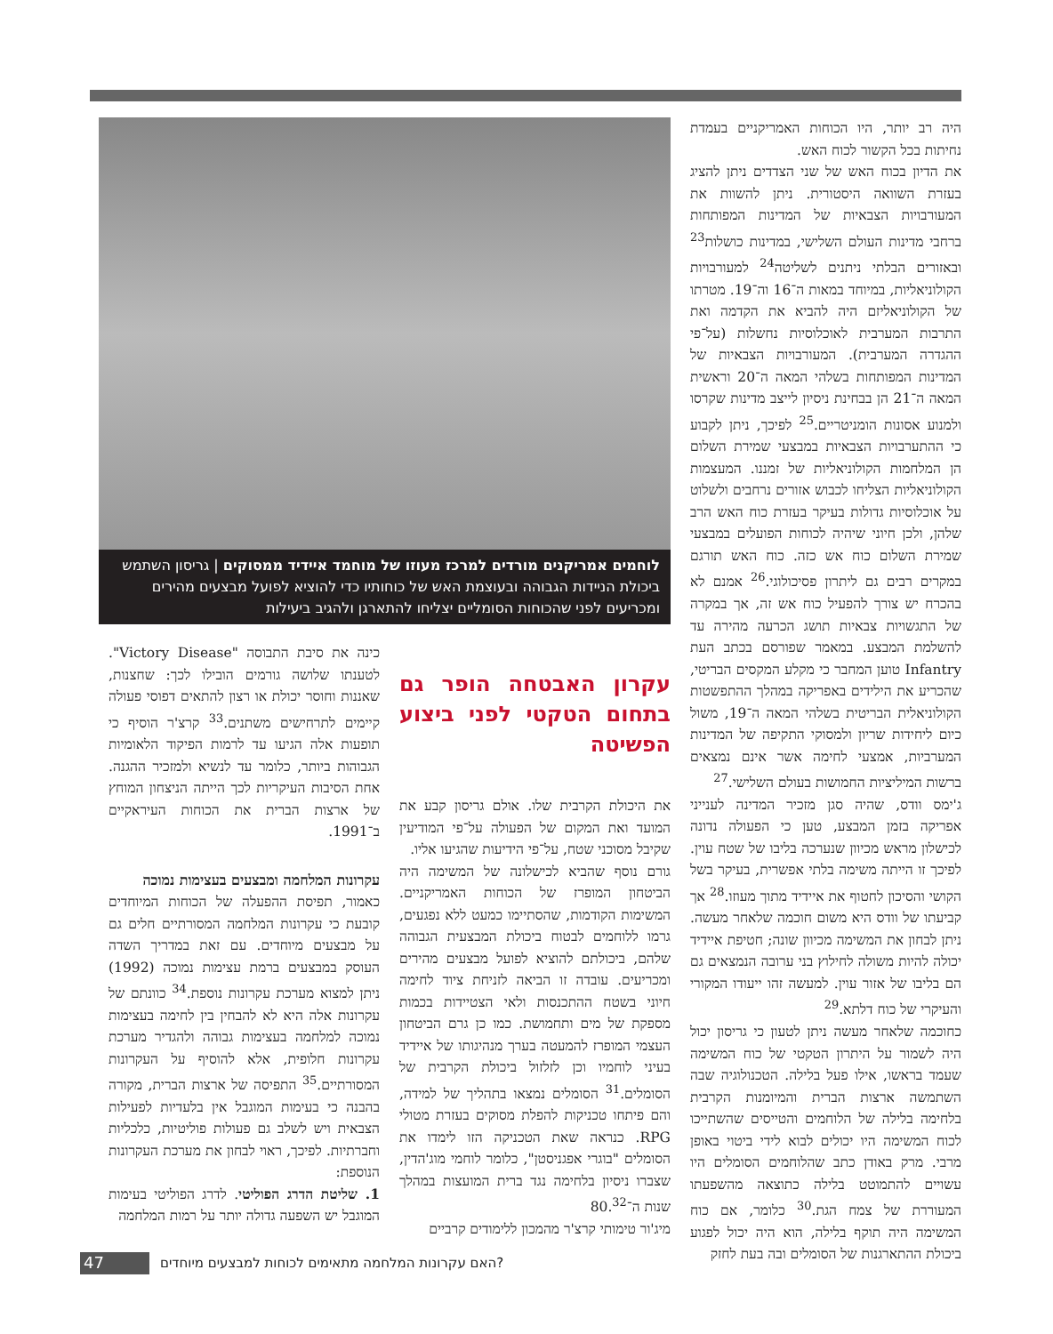היה רב יותר, היו הכוחות האמריקניים בעמדת נחיתות בכל הקשור לכוח האש.
את הדיון בכוח האש של שני הצדדים ניתן להציג בעזרת השוואה היסטורית. ניתן להשוות את המעורבויות הצבאיות של המדינות המפותחות ברחבי מדינות העולם השלישי, במדינות כושלות<sup>23</sup> ובאזורים הבלתי ניתנים לשליטה<sup>24</sup> למעורבויות הקולוניאליות, במיוחד במאות ה־16 וה־19. מטרתו של הקולוניאליזם היה להביא את הקדמה ואת התרבות המערבית לאוכלוסיות נחשלות (על־פי ההגדרה המערבית). המעורבויות הצבאיות של המדינות המפותחות בשלהי המאה ה־20 וראשית המאה ה־21 הן בבחינת ניסיון לייצב מדינות שקרסו ולמנוע אסונות הומניטריים.<sup>25</sup> לפיכך, ניתן לקבוע כי ההתערבויות הצבאיות במבצעי שמירת השלום הן המלחמות הקולוניאליות של זמננו. המעצמות הקולוניאליות הצליחו לכבוש אזורים נרחבים ולשלוט על אוכלוסיות גדולות בעיקר בעזרת כוח האש הרב שלהן, ולכן חיוני שיהיה לכוחות הפועלים במבצעי שמירת השלום כוח אש כזה. כוח האש תורגם במקרים רבים גם ליתרון פסיכולוגי.<sup>26</sup> אמנם לא בהכרח יש צורך להפעיל כוח אש זה, אך במקרה של התגשויות צבאיות תושג הכרעה מהירה עד להשלמת המבצע. במאמר שפורסם בכתב העת Infantry טוען המחבר כי מקלע המקסים הבריטי, שהכריע את הילידים באפריקה במהלך ההתפשטות הקולוניאלית הבריטית בשלהי המאה ה־19, משול כיום ליחידות שריון ולמסוקי התקיפה של המדינות המערביות, אמצעי לחימה אשר אינם נמצאים ברשות המיליציות החמושות בעולם השלישי.<sup>27</sup>
ג'ימס וודס, שהיה סגן מזכיר המדינה לענייני אפריקה בזמן המבצע, טען כי הפעולה נדונה לכישלון מראש מכיוון שנערכה בליבו של שטח עוין. לפיכך זו הייתה משימה בלתי אפשרית, בעיקר בשל הקושי והסיכון לחטוף את איידיד מתוך מעוזו.<sup>28</sup> אך קביעתו של וודס היא משום חוכמה שלאחר מעשה. ניתן לבחון את המשימה מכיוון שונה; חטיפת איידיד יכולה להיות משולה לחילוץ בני ערובה הנמצאים גם הם בליבו של אזור עוין. למעשה זהו ייעודו המקורי והעיקרי של כוח דלתא.<sup>29</sup>
כחוכמה שלאחר מעשה ניתן לטעון כי גריסון יכול היה לשמור על היתרון הטקטי של כוח המשימה שעמד בראשו, אילו פעל בלילה. הטכנולוגיה שבה השתמשה ארצות הברית והמיומנות הקרבית בלחימה בלילה של הלוחמים והטייסים שהשתייכו לכוח המשימה היו יכולים לבוא לידי ביטוי באופן מרבי. מרק באודן כתב שהלוחמים הסומלים היו עשויים להתמוטט בלילה כתוצאה מהשפעתו המעוררת של צמח הגת.<sup>30</sup> כלומר, אם כוח המשימה היה תוקף בלילה, הוא היה יכול לפגוע ביכולת ההתארגנות של הסומלים ובה בעת לחזק
לוחמים אמריקנים מורדים למרכז מעוזו של מוחמד איידיד ממסוקים | גריסון השתמש ביכולת הניידות הגבוהה ובעוצמת האש של כוחותיו כדי להוציא לפועל מבצעים מהירים ומכריעים לפני שהכוחות הסומליים יצליחו להתארגן ולהגיב ביעילות
עקרון האבטחה הופר גם בתחום הטקטי לפני ביצוע הפשיטה
את היכולת הקרבית שלו. אולם גריסון קבע את המועד ואת המקום של הפעולה על־פי המודיעין שקיבל מסוכני שטח, על־פי הידיעות שהגיעו אליו.
גורם נוסף שהביא לכישלונה של המשימה היה הביטחון המופרז של הכוחות האמריקניים. המשימות הקודמות, שהסתיימו כמעט ללא נפגעים, גרמו ללוחמים לבטוח ביכולת המבצעית הגבוהה שלהם, ביכולתם להוציא לפועל מבצעים מהירים ומכריעים. עובדה זו הביאה לזניחת ציוד לחימה חיוני בשטח ההתכנסות ולאי הצטיידות בכמות מספקת של מים ותחמושת. כמו כן גרם הביטחון העצמי המופרז להמעטה בערך מנהיגותו של איידיד בעיני לוחמיו וכן לזלזול ביכולת הקרבית של הסומלים.<sup>31</sup> הסומלים נמצאו בתהליך של למידה, והם פיתחו טכניקות להפלת מסוקים בעזרת מטולי RPG. כנראה שאת הטכניקה הזו לימדו את הסומלים "בוגרי אפגניסטן", כלומר לוחמי מוג'הדין, שצברו ניסיון בלחימה נגד ברית המועצות במהלך שנות ה־80.<sup>32</sup>
מיג'ור טימותי קרצ'ר מהמכון ללימודים קרביים
כינה את סיבת התבוסה "Victory Disease". לטענתו שלושה גורמים הובילו לכך: שחצנות, שאננות וחוסר יכולת או רצון להתאים דפוסי פעולה קיימים לתרחישים משתנים.<sup>33</sup> קרצ'ר הוסיף כי תופעות אלה הגיעו עד לרמות הפיקוד הלאומיות הגבוהות ביותר, כלומר עד לנשיא ולמזכיר ההגנה. אחת הסיבות העיקריות לכך הייתה הניצחון המוחץ של ארצות הברית את הכוחות העיראקיים ב־1991.
עקרונות המלחמה ומבצעים בעצימות נמוכה
כאמור, תפיסת ההפעלה של הכוחות המיוחדים קובעת כי עקרונות המלחמה המסורתיים חלים גם על מבצעים מיוחדים. עם זאת במדריך השדה העוסק במבצעים ברמת עצימות נמוכה (1992) ניתן למצוא מערכת עקרונות נוספת.<sup>34</sup> כוונתם של עקרונות אלה היא לא להבחין בין לחימה בעצימות נמוכה למלחמה בעצימות גבוהה ולהגדיר מערכת עקרונות חלופית, אלא להוסיף על העקרונות המסורתיים.<sup>35</sup> התפיסה של ארצות הברית, מקורה בהבנה כי בעימות המוגבל אין בלעדיות לפעילות הצבאית ויש לשלב גם פעולות פוליטיות, כלכליות וחברתיות. לפיכך, ראוי לבחון את מערכת העקרונות הנוספת:
1. שליטת הדרג הפוליטי. לדרג הפוליטי בעימות המוגבל יש השפעה גדולה יותר על רמות המלחמה
47 האם עקרונות המלחמה מתאימים לכוחות למבצעים מיוחדים?